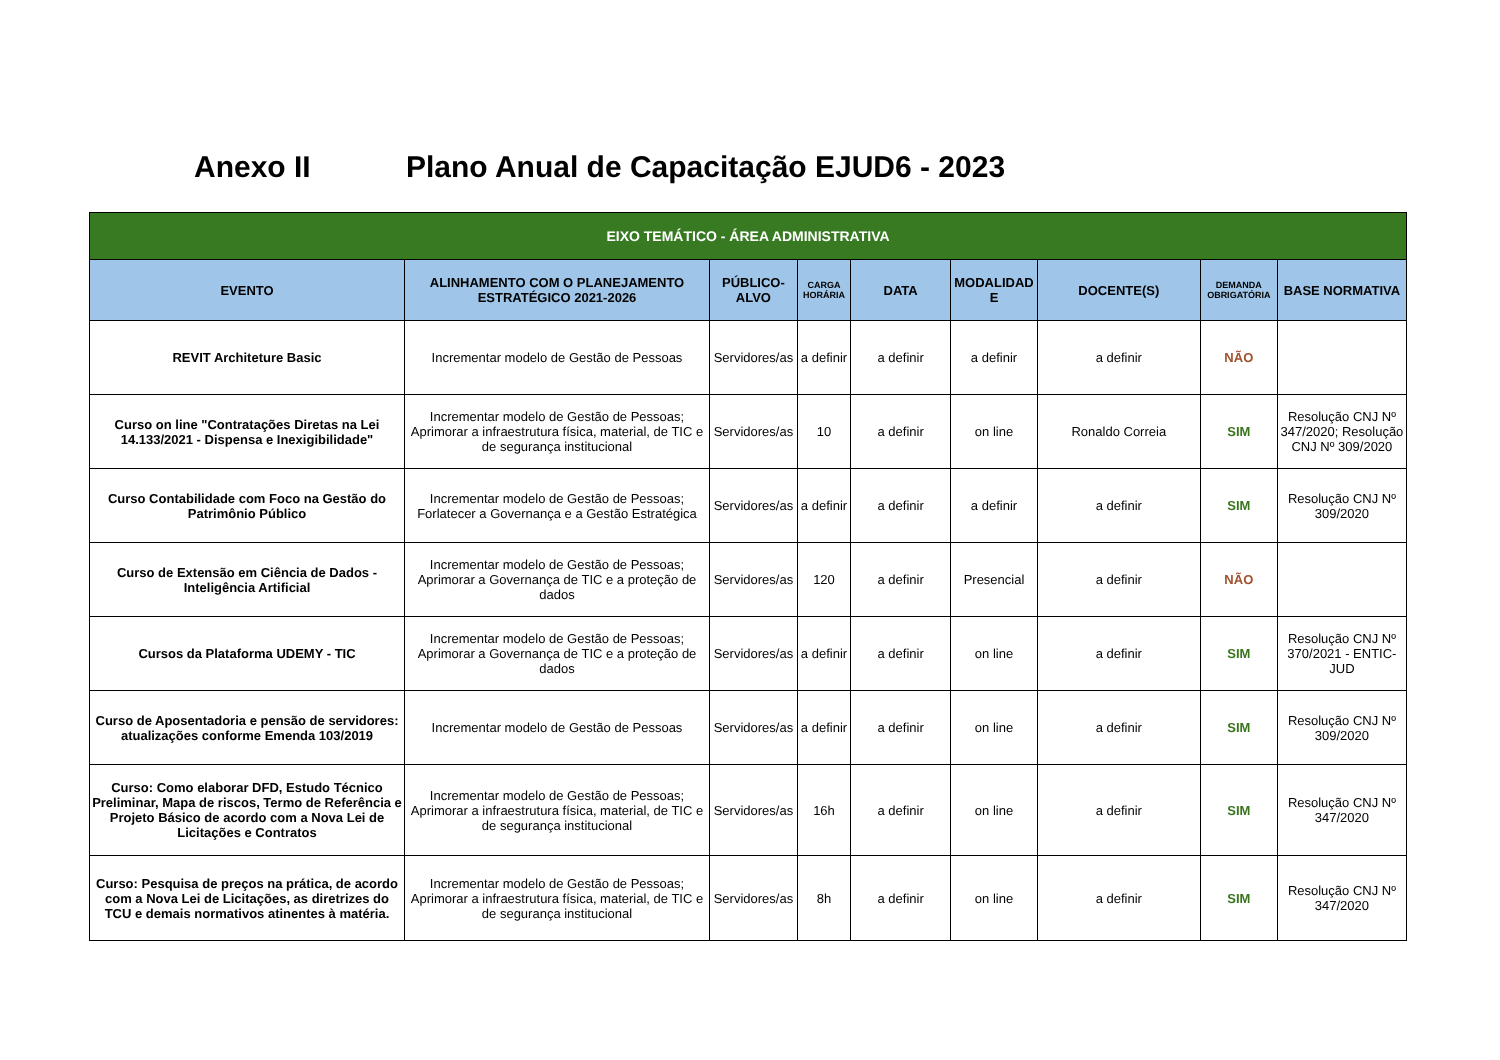Anexo II Plano Anual de Capacitação EJUD6 - 2023
| EIXO TEMÁTICO - ÁREA ADMINISTRATIVA | | | | | | | | |
| --- | --- | --- | --- | --- | --- | --- | --- | --- |
| EVENTO | ALINHAMENTO COM O PLANEJAMENTO ESTRATÉGICO 2021-2026 | PÚBLICO-ALVO | CARGA HORÁRIA | DATA | MODALIDAD E | DOCENTE(S) | DEMANDA OBRIGATÓRIA | BASE NORMATIVA |
| REVIT Architeture Basic | Incrementar modelo de Gestão de Pessoas | Servidores/as | a definir | a definir | a definir | a definir | NÃO | |
| Curso on line "Contratações Diretas na Lei 14.133/2021 - Dispensa e Inexigibilidade" | Incrementar modelo de Gestão de Pessoas; Aprimorar a infraestrutura física, material, de TIC e de segurança institucional | Servidores/as | 10 | a definir | on line | Ronaldo Correia | SIM | Resolução CNJ Nº 347/2020; Resolução CNJ Nº 309/2020 |
| Curso Contabilidade com Foco na Gestão do Patrimônio Público | Incrementar modelo de Gestão de Pessoas; Forlatecer a Governança e a Gestão Estratégica | Servidores/as | a definir | a definir | a definir | a definir | SIM | Resolução CNJ Nº 309/2020 |
| Curso de Extensão em Ciência de Dados - Inteligência Artificial | Incrementar modelo de Gestão de Pessoas; Aprimorar a Governança de TIC e a proteção de dados | Servidores/as | 120 | a definir | Presencial | a definir | NÃO | |
| Cursos da Plataforma UDEMY - TIC | Incrementar modelo de Gestão de Pessoas; Aprimorar a Governança de TIC e a proteção de dados | Servidores/as | a definir | a definir | on line | a definir | SIM | Resolução CNJ Nº 370/2021 - ENTIC-JUD |
| Curso de Aposentadoria e pensão de servidores: atualizações conforme Emenda 103/2019 | Incrementar modelo de Gestão de Pessoas | Servidores/as | a definir | a definir | on line | a definir | SIM | Resolução CNJ Nº 309/2020 |
| Curso: Como elaborar DFD, Estudo Técnico Preliminar, Mapa de riscos, Termo de Referência e Projeto Básico de acordo com a Nova Lei de Licitações e Contratos | Incrementar modelo de Gestão de Pessoas; Aprimorar a infraestrutura física, material, de TIC e de segurança institucional | Servidores/as | 16h | a definir | on line | a definir | SIM | Resolução CNJ Nº 347/2020 |
| Curso: Pesquisa de preços na prática, de acordo com a Nova Lei de Licitações, as diretrizes do TCU e demais normativos atinentes à matéria. | Incrementar modelo de Gestão de Pessoas; Aprimorar a infraestrutura física, material, de TIC e de segurança institucional | Servidores/as | 8h | a definir | on line | a definir | SIM | Resolução CNJ Nº 347/2020 |